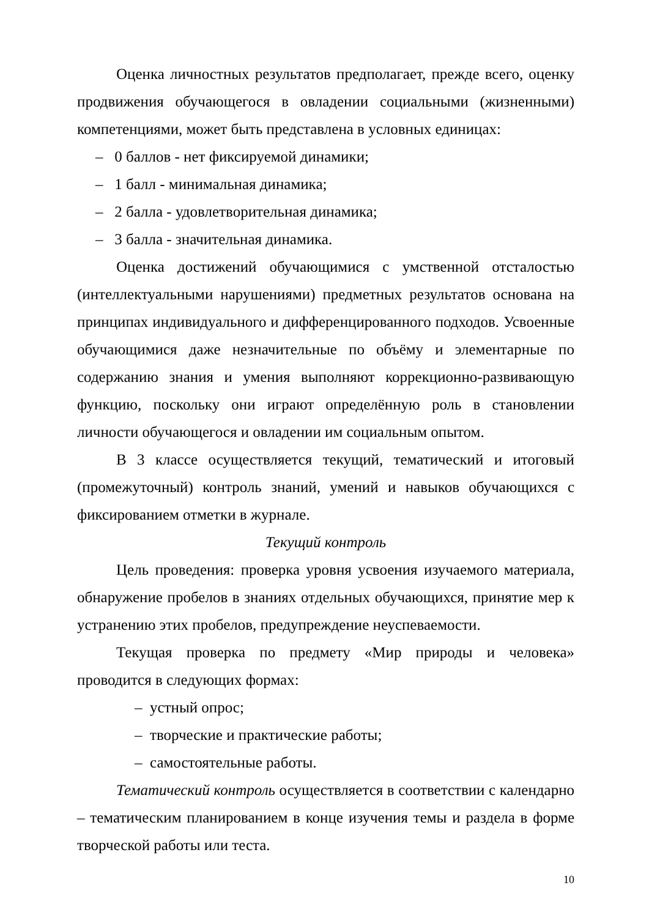Оценка личностных результатов предполагает, прежде всего, оценку продвижения обучающегося в овладении социальными (жизненными) компетенциями, может быть представлена в условных единицах:
– 0 баллов - нет фиксируемой динамики;
– 1 балл - минимальная динамика;
– 2 балла - удовлетворительная динамика;
– 3 балла - значительная динамика.
Оценка достижений обучающимися с умственной отсталостью (интеллектуальными нарушениями) предметных результатов основана на принципах индивидуального и дифференцированного подходов. Усвоенные обучающимися даже незначительные по объёму и элементарные по содержанию знания и умения выполняют коррекционно-развивающую функцию, поскольку они играют определённую роль в становлении личности обучающегося и овладении им социальным опытом.
В 3 классе осуществляется текущий, тематический и итоговый (промежуточный) контроль знаний, умений и навыков обучающихся с фиксированием отметки в журнале.
Текущий контроль
Цель проведения: проверка уровня усвоения изучаемого материала, обнаружение пробелов в знаниях отдельных обучающихся, принятие мер к устранению этих пробелов, предупреждение неуспеваемости.
Текущая проверка по предмету «Мир природы и человека» проводится в следующих формах:
– устный опрос;
– творческие и практические работы;
– самостоятельные работы.
Тематический контроль осуществляется в соответствии с календарно – тематическим планированием в конце изучения темы и раздела в форме творческой работы или теста.
10